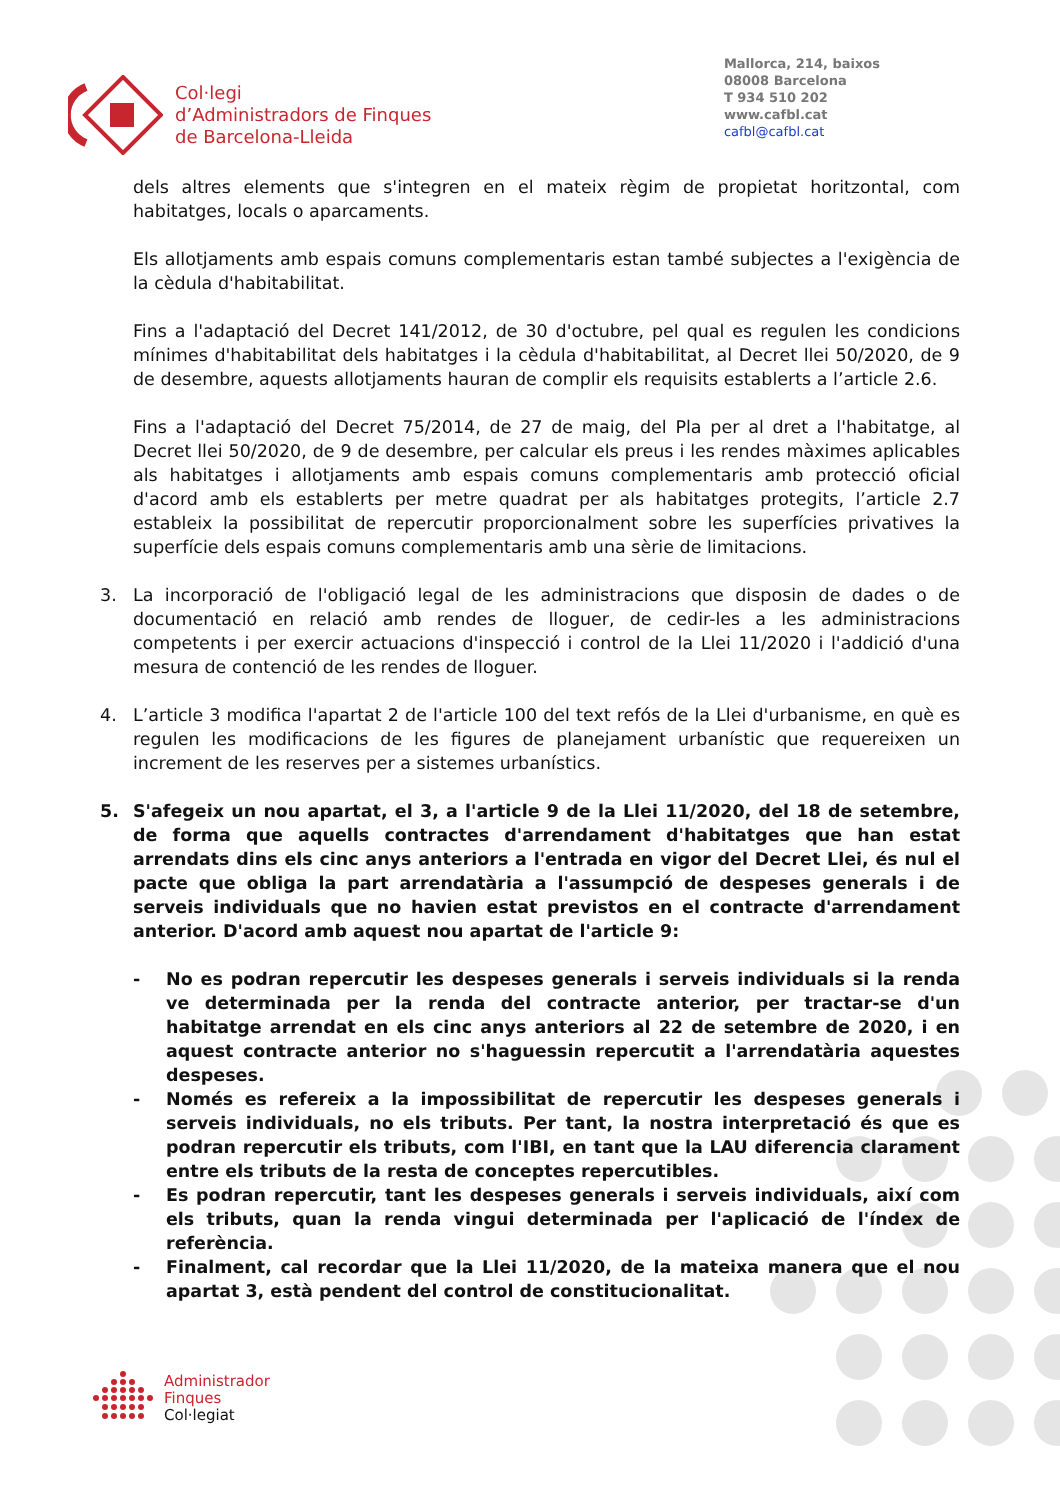Col·legi
d’Administradors de Finques
de Barcelona-Lleida
Mallorca, 214, baixos
08008 Barcelona
T 934 510 202
www.cafbl.cat
cafbl@cafbl.cat
dels altres elements que s'integren en el mateix règim de propietat horitzontal, com habitatges, locals o aparcaments.
Els allotjaments amb espais comuns complementaris estan també subjectes a l'exigència de la cèdula d'habitabilitat.
Fins a l'adaptació del Decret 141/2012, de 30 d'octubre, pel qual es regulen les condicions mínimes d'habitabilitat dels habitatges i la cèdula d'habitabilitat, al Decret llei 50/2020, de 9 de desembre, aquests allotjaments hauran de complir els requisits establerts a l’article 2.6.
Fins a l'adaptació del Decret 75/2014, de 27 de maig, del Pla per al dret a l'habitatge, al Decret llei 50/2020, de 9 de desembre, per calcular els preus i les rendes màximes aplicables als habitatges i allotjaments amb espais comuns complementaris amb protecció oficial d'acord amb els establerts per metre quadrat per als habitatges protegits, l’article 2.7 estableix la possibilitat de repercutir proporcionalment sobre les superfícies privatives la superfície dels espais comuns complementaris amb una sèrie de limitacions.
3. La incorporació de l'obligació legal de les administracions que disposin de dades o de documentació en relació amb rendes de lloguer, de cedir-les a les administracions competents i per exercir actuacions d'inspecció i control de la Llei 11/2020 i l'addició d'una mesura de contenció de les rendes de lloguer.
4. L’article 3 modifica l'apartat 2 de l'article 100 del text refós de la Llei d'urbanisme, en què es regulen les modificacions de les figures de planejament urbanístic que requereixen un increment de les reserves per a sistemes urbanístics.
5. S'afegeix un nou apartat, el 3, a l'article 9 de la Llei 11/2020, del 18 de setembre, de forma que aquells contractes d'arrendament d'habitatges que han estat arrendats dins els cinc anys anteriors a l'entrada en vigor del Decret Llei, és nul el pacte que obliga la part arrendatària a l'assumpció de despeses generals i de serveis individuals que no havien estat previstos en el contracte d'arrendament anterior. D'acord amb aquest nou apartat de l'article 9:
- No es podran repercutir les despeses generals i serveis individuals si la renda ve determinada per la renda del contracte anterior, per tractar-se d'un habitatge arrendat en els cinc anys anteriors al 22 de setembre de 2020, i en aquest contracte anterior no s'haguessin repercutit a l'arrendatària aquestes despeses.
- Només es refereix a la impossibilitat de repercutir les despeses generals i serveis individuals, no els tributs. Per tant, la nostra interpretació és que es podran repercutir els tributs, com l'IBI, en tant que la LAU diferencia clarament entre els tributs de la resta de conceptes repercutibles.
- Es podran repercutir, tant les despeses generals i serveis individuals, així com els tributs, quan la renda vingui determinada per l'aplicació de l'índex de referència.
- Finalment, cal recordar que la Llei 11/2020, de la mateixa manera que el nou apartat 3, està pendent del control de constitucionalitat.
Administrador
Finques
Col·legiat